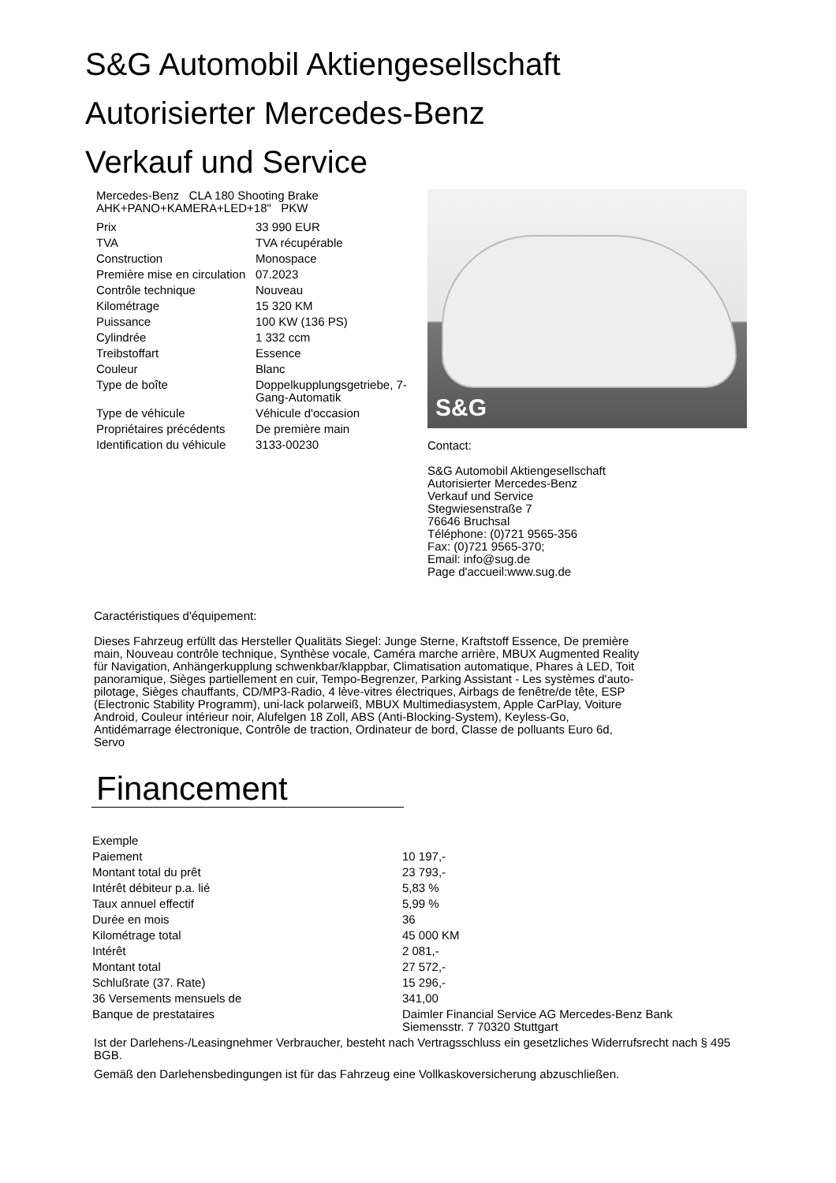S&G Automobil Aktiengesellschaft
Autorisierter Mercedes-Benz
Verkauf und Service
Mercedes-Benz CLA 180 Shooting Brake
AHK+PANO+KAMERA+LED+18" PKW
| Prix | 33 990 EUR |
| TVA | TVA récupérable |
| Construction | Monospace |
| Première mise en circulation | 07.2023 |
| Contrôle technique | Nouveau |
| Kilométrage | 15 320 KM |
| Puissance | 100 KW (136 PS) |
| Cylindrée | 1 332 ccm |
| Treibstoffart | Essence |
| Couleur | Blanc |
| Type de boîte | Doppelkupplungsgetriebe, 7-Gang-Automatik |
| Type de véhicule | Véhicule d'occasion |
| Propriétaires précédents | De première main |
| Identification du véhicule | 3133-00230 |
S&G
Contact:
S&G Automobil Aktiengesellschaft
Autorisierter Mercedes-Benz
Verkauf und Service
Stegwiesenstraße 7
76646 Bruchsal
Téléphone: (0)721 9565-356
Fax: (0)721 9565-370;
Email: info@sug.de
Page d'accueil:www.sug.de
Caractéristiques d'équipement:
Dieses Fahrzeug erfüllt das Hersteller Qualitäts Siegel: Junge Sterne, Kraftstoff Essence, De première main, Nouveau contrôle technique, Synthèse vocale, Caméra marche arrière, MBUX Augmented Reality für Navigation, Anhängerkupplung schwenkbar/klappbar, Climatisation automatique, Phares à LED, Toit panoramique, Sièges partiellement en cuir, Tempo-Begrenzer, Parking Assistant - Les systèmes d'auto-pilotage, Sièges chauffants, CD/MP3-Radio, 4 lève-vitres électriques, Airbags de fenêtre/de tête, ESP (Electronic Stability Programm), uni-lack polarweiß, MBUX Multimediasystem, Apple CarPlay, Voiture Android, Couleur intérieur noir, Alufelgen 18 Zoll, ABS (Anti-Blocking-System), Keyless-Go, Antidémarrage électronique, Contrôle de traction, Ordinateur de bord, Classe de polluants Euro 6d, Servo
Financement
| Exemple | |
| Paiement | 10 197,- |
| Montant total du prêt | 23 793,- |
| Intérêt débiteur p.a. lié | 5,83 % |
| Taux annuel effectif | 5,99 % |
| Durée en mois | 36 |
| Kilométrage total | 45 000 KM |
| Intérêt | 2 081,- |
| Montant total | 27 572,- |
| Schlußrate (37. Rate) | 15 296,- |
| 36 Versements mensuels de | 341,00 |
| Banque de prestataires | Daimler Financial Service AG Mercedes-Benz Bank Siemensstr. 7 70320 Stuttgart |
Ist der Darlehens-/Leasingnehmer Verbraucher, besteht nach Vertragsschluss ein gesetzliches Widerrufsrecht nach § 495 BGB.
Gemäß den Darlehensbedingungen ist für das Fahrzeug eine Vollkaskoversicherung abzuschließen.